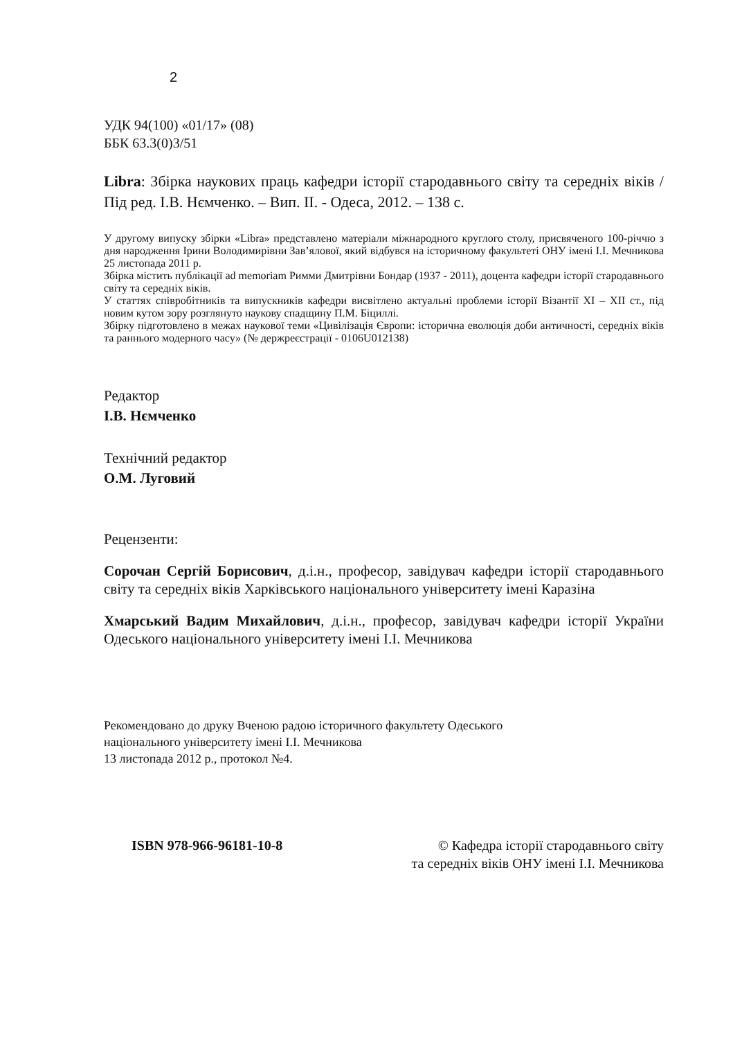2
УДК 94(100) «01/17» (08)
ББК 63.3(0)3/51
Libra: Збірка наукових праць кафедри історії стародавнього світу та середніх віків / Під ред. І.В. Нємченко. – Вип. ІІ. - Одеса, 2012. – 138 с.
У другому випуску збірки «Libra» представлено матеріали міжнародного круглого столу, присвяченого 100-річчю з дня народження Ірини Володимирівни Зав’ялової, який відбувся на історичному факультеті ОНУ імені І.І. Мечникова 25 листопада 2011 р.
Збірка містить публікації ad memoriam Римми Дмитрівни Бондар (1937 - 2011), доцента кафедри історії стародавнього світу та середніх віків.
У статтях співробітників та випускників кафедри висвітлено актуальні проблеми історії Візантії ХІ – ХІІ ст., під новим кутом зору розглянуто наукову спадщину П.М. Біциллі.
Збірку підготовлено в межах наукової теми «Цивілізація Європи: історична еволюція доби античності, середніх віків та раннього модерного часу» (№ держреєстрації - 0106U012138)
Редактор
І.В. Нємченко
Технічний редактор
О.М. Луговий
Рецензенти:
Сорочан Сергій Борисович, д.і.н., професор, завідувач кафедри історії стародавнього світу та середніх віків Харківського національного університету імені Каразіна
Хмарський Вадим Михайлович, д.і.н., професор, завідувач кафедри історії України Одеського національного університету імені І.І. Мечникова
Рекомендовано до друку Вченою радою історичного факультету Одеського
національного університету імені І.І. Мечникова
13 листопада 2012 р., протокол №4.
ISBN 978-966-96181-10-8 © Кафедра історії стародавнього світу
та середніх віків ОНУ імені І.І. Мечникова